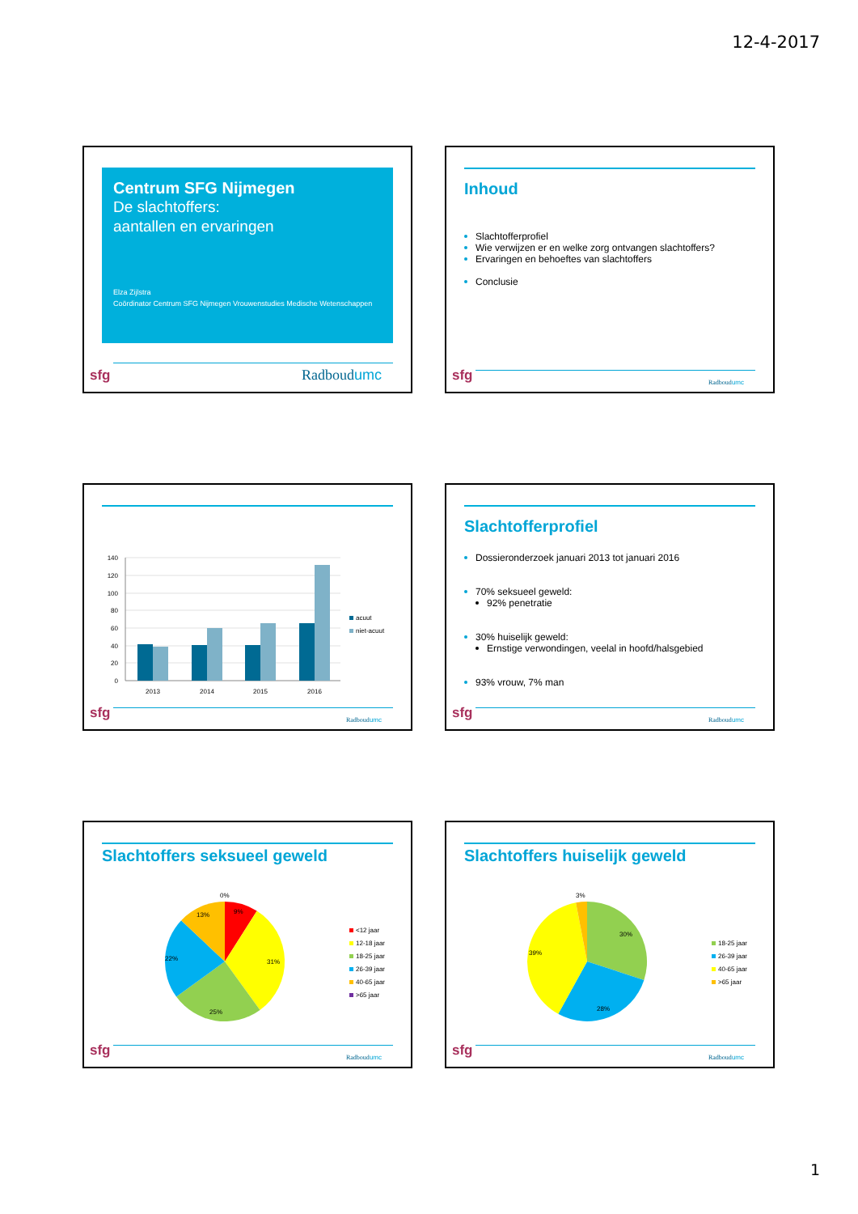12-4-2017
Centrum SFG Nijmegen
De slachtoffers:
aantallen en ervaringen
Elza Zijlstra
Coördinator Centrum SFG Nijmegen Vrouwenstudies Medische Wetenschappen
sfg Radboudumc
Inhoud
Slachtofferprofiel
Wie verwijzen er en welke zorg ontvangen slachtoffers?
Ervaringen en behoeftes van slachtoffers
Conclusie
sfg Radboudumc
140
120
100
80
60
40
20
0
2013
2014
2015
2016
acuut
niet-acuut
sfg Radboudumc
Slachtofferprofiel
Dossieronderzoek januari 2013 tot januari 2016
70% seksueel geweld:
92% penetratie
30% huiselijk geweld:
Ernstige verwondingen, veelal in hoofd/halsgebied
93% vrouw, 7% man
sfg Radboudumc
Slachtoffers seksueel geweld
0%
9%
31%
25%
22%
13%
<12 jaar
12-18 jaar
18-25 jaar
26-39 jaar
40-65 jaar
>65 jaar
sfg Radboudumc
Slachtoffers huiselijk geweld
3%
30%
28%
39%
18-25 jaar
26-39 jaar
40-65 jaar
>65 jaar
sfg Radboudumc
1